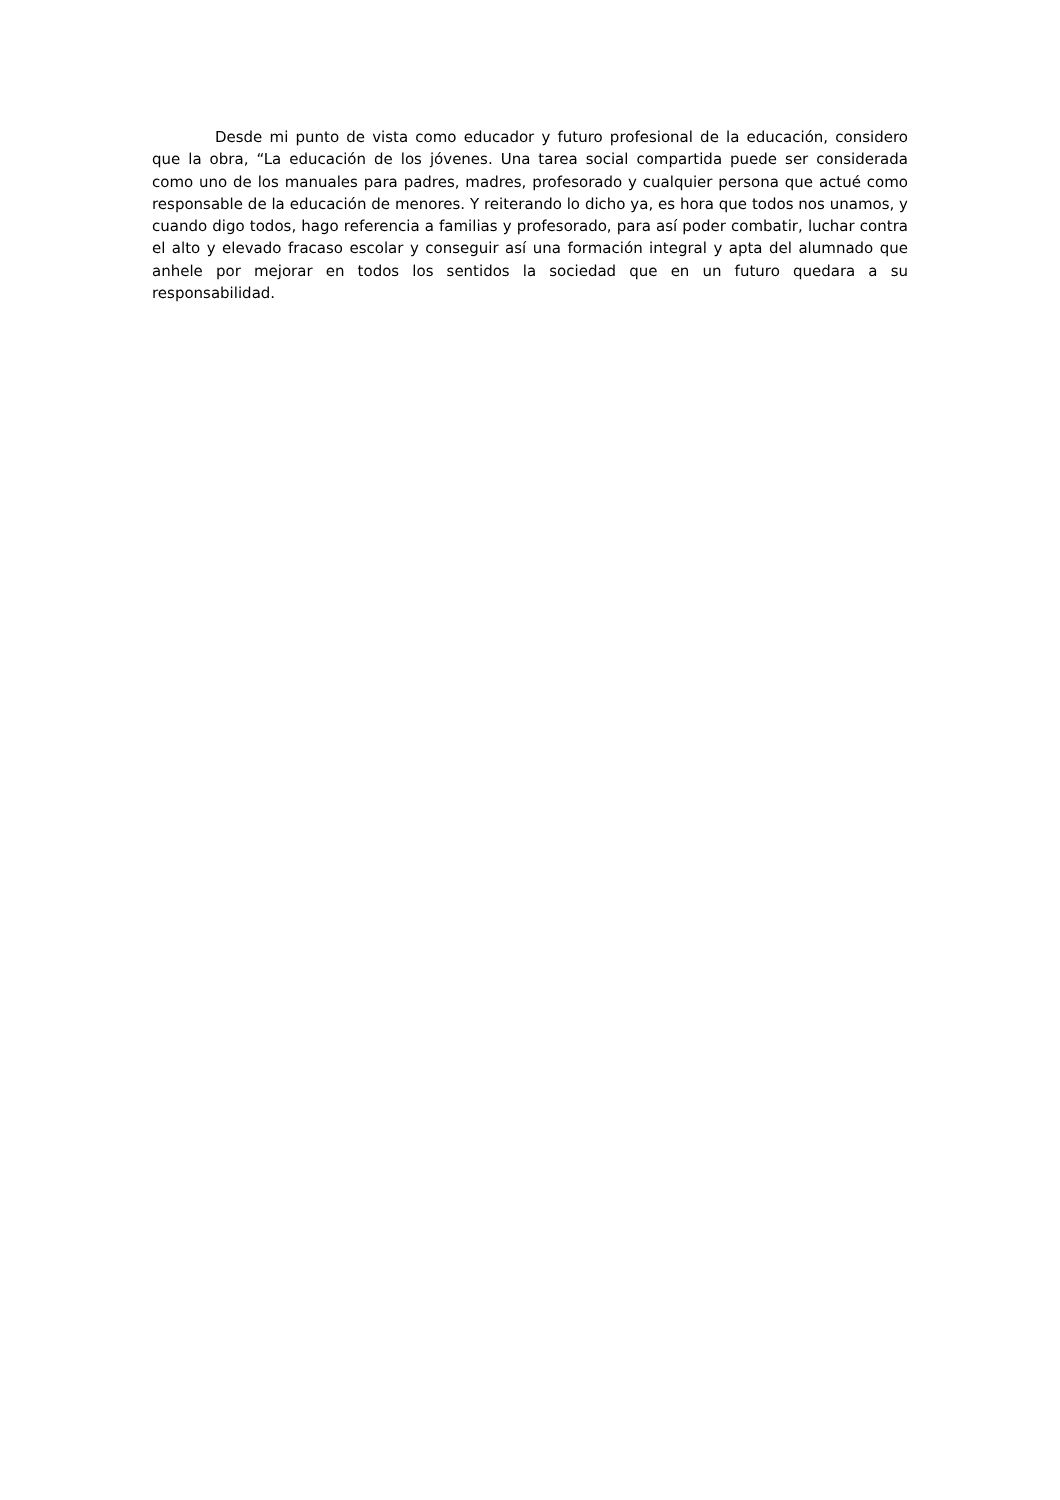Desde mi punto de vista como educador y futuro profesional de la educación, considero que la obra, “La educación de los jóvenes. Una tarea social compartida puede ser considerada como uno de los manuales para padres, madres, profesorado y cualquier persona que actué como responsable de la educación de menores. Y reiterando lo dicho ya, es hora que todos nos unamos, y cuando digo todos, hago referencia a familias y profesorado, para así poder combatir, luchar contra el alto y elevado fracaso escolar y conseguir así una formación integral y apta del alumnado que anhele por mejorar en todos los sentidos la sociedad que en un futuro quedara a su responsabilidad.